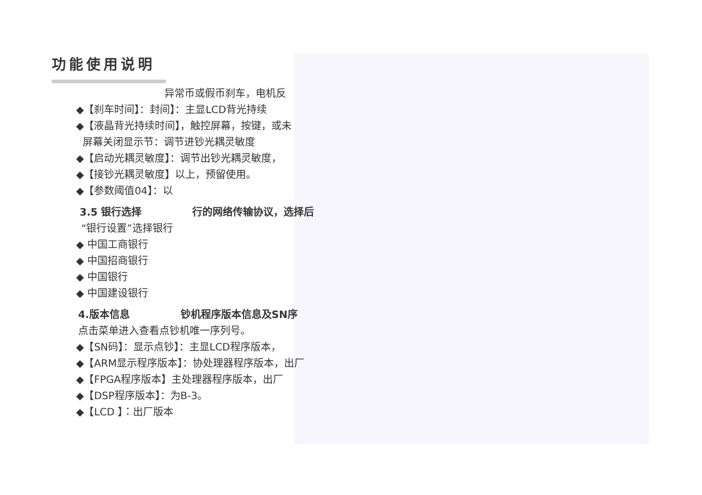功能使用说明
异常币或假币刹车，电机反
◆【刹车时间】：封间】：主显LCD背光持续
◆【液晶背光持续时间】，触控屏幕，按键，或未
屏幕关闭显示节：调节进钞光耦灵敏度
◆【启动光耦灵敏度】：调节出钞光耦灵敏度，
◆【接钞光耦灵敏度】以上，预留使用。
◆【参数阈值04】：以
3.5 银行选择　　　　　行的网络传输协议，选择后
“银行设置”选择银行
◆ 中国工商银行
◆ 中国招商银行
◆ 中国银行
◆ 中国建设银行
4.版本信息　　　　　钞机程序版本信息及SN序
点击菜单进入查看点钞机唯一序列号。
◆【SN码】：显示点钞】：主显LCD程序版本，
◆【ARM显示程序版本】：协处理器程序版本，出厂
◆【FPGA程序版本】主处理器程序版本，出厂
◆【DSP程序版本】：为B-3。
◆【LCD 】：出厂版本